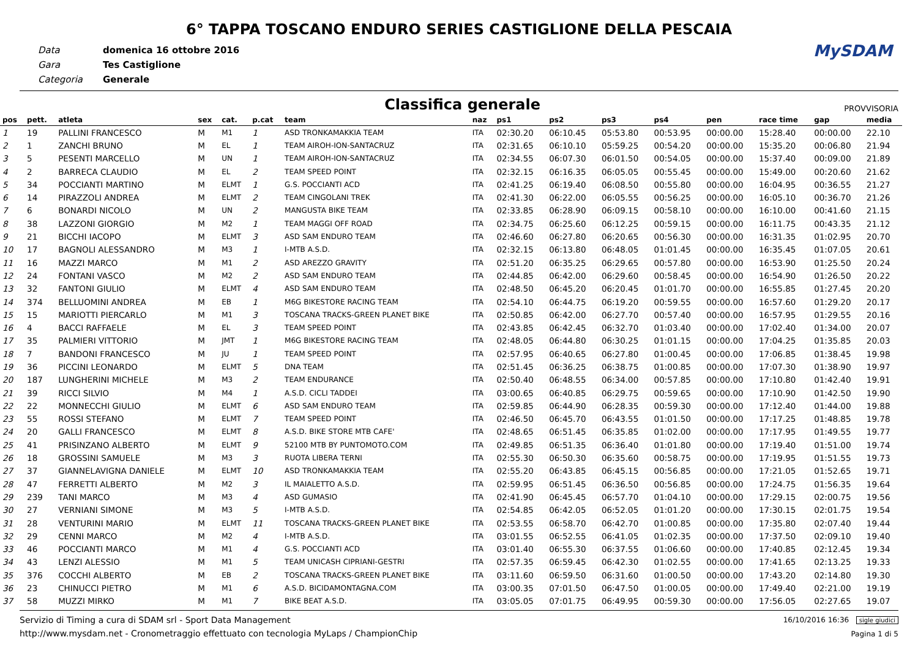6° TAPPA TOSCANO ENDURO SERIES CASTIGLIONE DELLA PESCAIA
MySDAM
Data domenica 16 ottobre 2016
Gara Tes Castiglione
Categoria Generale
Classifica generale
PROVVISORIA
| pos | pett. | atleta | sex | cat. | p.cat | team | naz | ps1 | ps2 | ps3 | ps4 | pen | race time | gap | media |
| --- | --- | --- | --- | --- | --- | --- | --- | --- | --- | --- | --- | --- | --- | --- | --- |
| 1 | 19 | PALLINI FRANCESCO | M | M1 | 1 | ASD TRONKAMAKKIA TEAM | ITA | 02:30.20 | 06:10.45 | 05:53.80 | 00:53.95 | 00:00.00 | 15:28.40 | 00:00.00 | 22.10 |
| 2 | 1 | ZANCHI BRUNO | M | EL | 1 | TEAM AIROH-ION-SANTACRUZ | ITA | 02:31.65 | 06:10.10 | 05:59.25 | 00:54.20 | 00:00.00 | 15:35.20 | 00:06.80 | 21.94 |
| 3 | 5 | PESENTI MARCELLO | M | UN | 1 | TEAM AIROH-ION-SANTACRUZ | ITA | 02:34.55 | 06:07.30 | 06:01.50 | 00:54.05 | 00:00.00 | 15:37.40 | 00:09.00 | 21.89 |
| 4 | 2 | BARRECA CLAUDIO | M | EL | 2 | TEAM SPEED POINT | ITA | 02:32.15 | 06:16.35 | 06:05.05 | 00:55.45 | 00:00.00 | 15:49.00 | 00:20.60 | 21.62 |
| 5 | 34 | POCCIANTI MARTINO | M | ELMT | 1 | G.S. POCCIANTI ACD | ITA | 02:41.25 | 06:19.40 | 06:08.50 | 00:55.80 | 00:00.00 | 16:04.95 | 00:36.55 | 21.27 |
| 6 | 14 | PIRAZZOLI ANDREA | M | ELMT | 2 | TEAM CINGOLANI TREK | ITA | 02:41.30 | 06:22.00 | 06:05.55 | 00:56.25 | 00:00.00 | 16:05.10 | 00:36.70 | 21.26 |
| 7 | 6 | BONARDI NICOLO | M | UN | 2 | MANGUSTA BIKE TEAM | ITA | 02:33.85 | 06:28.90 | 06:09.15 | 00:58.10 | 00:00.00 | 16:10.00 | 00:41.60 | 21.15 |
| 8 | 38 | LAZZONI GIORGIO | M | M2 | 1 | TEAM MAGGI OFF ROAD | ITA | 02:34.75 | 06:25.60 | 06:12.25 | 00:59.15 | 00:00.00 | 16:11.75 | 00:43.35 | 21.12 |
| 9 | 21 | BICCHI IACOPO | M | ELMT | 3 | ASD SAM ENDURO TEAM | ITA | 02:46.60 | 06:27.80 | 06:20.65 | 00:56.30 | 00:00.00 | 16:31.35 | 01:02.95 | 20.70 |
| 10 | 17 | BAGNOLI ALESSANDRO | M | M3 | 1 | I-MTB A.S.D. | ITA | 02:32.15 | 06:13.80 | 06:48.05 | 01:01.45 | 00:00.00 | 16:35.45 | 01:07.05 | 20.61 |
| 11 | 16 | MAZZI MARCO | M | M1 | 2 | ASD AREZZO GRAVITY | ITA | 02:51.20 | 06:35.25 | 06:29.65 | 00:57.80 | 00:00.00 | 16:53.90 | 01:25.50 | 20.24 |
| 12 | 24 | FONTANI VASCO | M | M2 | 2 | ASD SAM ENDURO TEAM | ITA | 02:44.85 | 06:42.00 | 06:29.60 | 00:58.45 | 00:00.00 | 16:54.90 | 01:26.50 | 20.22 |
| 13 | 32 | FANTONI GIULIO | M | ELMT | 4 | ASD SAM ENDURO TEAM | ITA | 02:48.50 | 06:45.20 | 06:20.45 | 01:01.70 | 00:00.00 | 16:55.85 | 01:27.45 | 20.20 |
| 14 | 374 | BELLUOMINI ANDREA | M | EB | 1 | M6G BIKESTORE RACING TEAM | ITA | 02:54.10 | 06:44.75 | 06:19.20 | 00:59.55 | 00:00.00 | 16:57.60 | 01:29.20 | 20.17 |
| 15 | 15 | MARIOTTI PIERCARLO | M | M1 | 3 | TOSCANA TRACKS-GREEN PLANET BIKE | ITA | 02:50.85 | 06:42.00 | 06:27.70 | 00:57.40 | 00:00.00 | 16:57.95 | 01:29.55 | 20.16 |
| 16 | 4 | BACCI RAFFAELE | M | EL | 3 | TEAM SPEED POINT | ITA | 02:43.85 | 06:42.45 | 06:32.70 | 01:03.40 | 00:00.00 | 17:02.40 | 01:34.00 | 20.07 |
| 17 | 35 | PALMIERI VITTORIO | M | JMT | 1 | M6G BIKESTORE RACING TEAM | ITA | 02:48.05 | 06:44.80 | 06:30.25 | 01:01.15 | 00:00.00 | 17:04.25 | 01:35.85 | 20.03 |
| 18 | 7 | BANDONI FRANCESCO | M | JU | 1 | TEAM SPEED POINT | ITA | 02:57.95 | 06:40.65 | 06:27.80 | 01:00.45 | 00:00.00 | 17:06.85 | 01:38.45 | 19.98 |
| 19 | 36 | PICCINI LEONARDO | M | ELMT | 5 | DNA TEAM | ITA | 02:51.45 | 06:36.25 | 06:38.75 | 01:00.85 | 00:00.00 | 17:07.30 | 01:38.90 | 19.97 |
| 20 | 187 | LUNGHERINI MICHELE | M | M3 | 2 | TEAM ENDURANCE | ITA | 02:50.40 | 06:48.55 | 06:34.00 | 00:57.85 | 00:00.00 | 17:10.80 | 01:42.40 | 19.91 |
| 21 | 39 | RICCI SILVIO | M | M4 | 1 | A.S.D. CICLI TADDEI | ITA | 03:00.65 | 06:40.85 | 06:29.75 | 00:59.65 | 00:00.00 | 17:10.90 | 01:42.50 | 19.90 |
| 22 | 22 | MONNECCHI GIULIO | M | ELMT | 6 | ASD SAM ENDURO TEAM | ITA | 02:59.85 | 06:44.90 | 06:28.35 | 00:59.30 | 00:00.00 | 17:12.40 | 01:44.00 | 19.88 |
| 23 | 55 | ROSSI STEFANO | M | ELMT | 7 | TEAM SPEED POINT | ITA | 02:46.50 | 06:45.70 | 06:43.55 | 01:01.50 | 00:00.00 | 17:17.25 | 01:48.85 | 19.78 |
| 24 | 20 | GALLI FRANCESCO | M | ELMT | 8 | A.S.D. BIKE STORE MTB CAFE' | ITA | 02:48.65 | 06:51.45 | 06:35.85 | 01:02.00 | 00:00.00 | 17:17.95 | 01:49.55 | 19.77 |
| 25 | 41 | PRISINZANO ALBERTO | M | ELMT | 9 | 52100 MTB BY PUNTOMOTO.COM | ITA | 02:49.85 | 06:51.35 | 06:36.40 | 01:01.80 | 00:00.00 | 17:19.40 | 01:51.00 | 19.74 |
| 26 | 18 | GROSSINI SAMUELE | M | M3 | 3 | RUOTA LIBERA TERNI | ITA | 02:55.30 | 06:50.30 | 06:35.60 | 00:58.75 | 00:00.00 | 17:19.95 | 01:51.55 | 19.73 |
| 27 | 37 | GIANNELAVIGNA DANIELE | M | ELMT | 10 | ASD TRONKAMAKKIA TEAM | ITA | 02:55.20 | 06:43.85 | 06:45.15 | 00:56.85 | 00:00.00 | 17:21.05 | 01:52.65 | 19.71 |
| 28 | 47 | FERRETTI ALBERTO | M | M2 | 3 | IL MAIALETTO A.S.D. | ITA | 02:59.95 | 06:51.45 | 06:36.50 | 00:56.85 | 00:00.00 | 17:24.75 | 01:56.35 | 19.64 |
| 29 | 239 | TANI MARCO | M | M3 | 4 | ASD GUMASIO | ITA | 02:41.90 | 06:45.45 | 06:57.70 | 01:04.10 | 00:00.00 | 17:29.15 | 02:00.75 | 19.56 |
| 30 | 27 | VERNIANI SIMONE | M | M3 | 5 | I-MTB A.S.D. | ITA | 02:54.85 | 06:42.05 | 06:52.05 | 01:01.20 | 00:00.00 | 17:30.15 | 02:01.75 | 19.54 |
| 31 | 28 | VENTURINI MARIO | M | ELMT | 11 | TOSCANA TRACKS-GREEN PLANET BIKE | ITA | 02:53.55 | 06:58.70 | 06:42.70 | 01:00.85 | 00:00.00 | 17:35.80 | 02:07.40 | 19.44 |
| 32 | 29 | CENNI MARCO | M | M2 | 4 | I-MTB A.S.D. | ITA | 03:01.55 | 06:52.55 | 06:41.05 | 01:02.35 | 00:00.00 | 17:37.50 | 02:09.10 | 19.40 |
| 33 | 46 | POCCIANTI MARCO | M | M1 | 4 | G.S. POCCIANTI ACD | ITA | 03:01.40 | 06:55.30 | 06:37.55 | 01:06.60 | 00:00.00 | 17:40.85 | 02:12.45 | 19.34 |
| 34 | 43 | LENZI ALESSIO | M | M1 | 5 | TEAM UNICASH CIPRIANI-GESTRI | ITA | 02:57.35 | 06:59.45 | 06:42.30 | 01:02.55 | 00:00.00 | 17:41.65 | 02:13.25 | 19.33 |
| 35 | 376 | COCCHI ALBERTO | M | EB | 2 | TOSCANA TRACKS-GREEN PLANET BIKE | ITA | 03:11.60 | 06:59.50 | 06:31.60 | 01:00.50 | 00:00.00 | 17:43.20 | 02:14.80 | 19.30 |
| 36 | 23 | CHINUCCI PIETRO | M | M1 | 6 | A.S.D. BICIDAMONTAGNA.COM | ITA | 03:00.35 | 07:01.50 | 06:47.50 | 01:00.05 | 00:00.00 | 17:49.40 | 02:21.00 | 19.19 |
| 37 | 58 | MUZZI MIRKO | M | M1 | 7 | BIKE BEAT A.S.D. | ITA | 03:05.05 | 07:01.75 | 06:49.95 | 00:59.30 | 00:00.00 | 17:56.05 | 02:27.65 | 19.07 |
Servizio di Timing a cura di SDAM srl - Sport Data Management
http://www.mysdam.net - Cronometraggio effettuato con tecnologia MyLaps / ChampionChip
16/10/2016 16:36 sigle giudici
Pagina 1 di 5